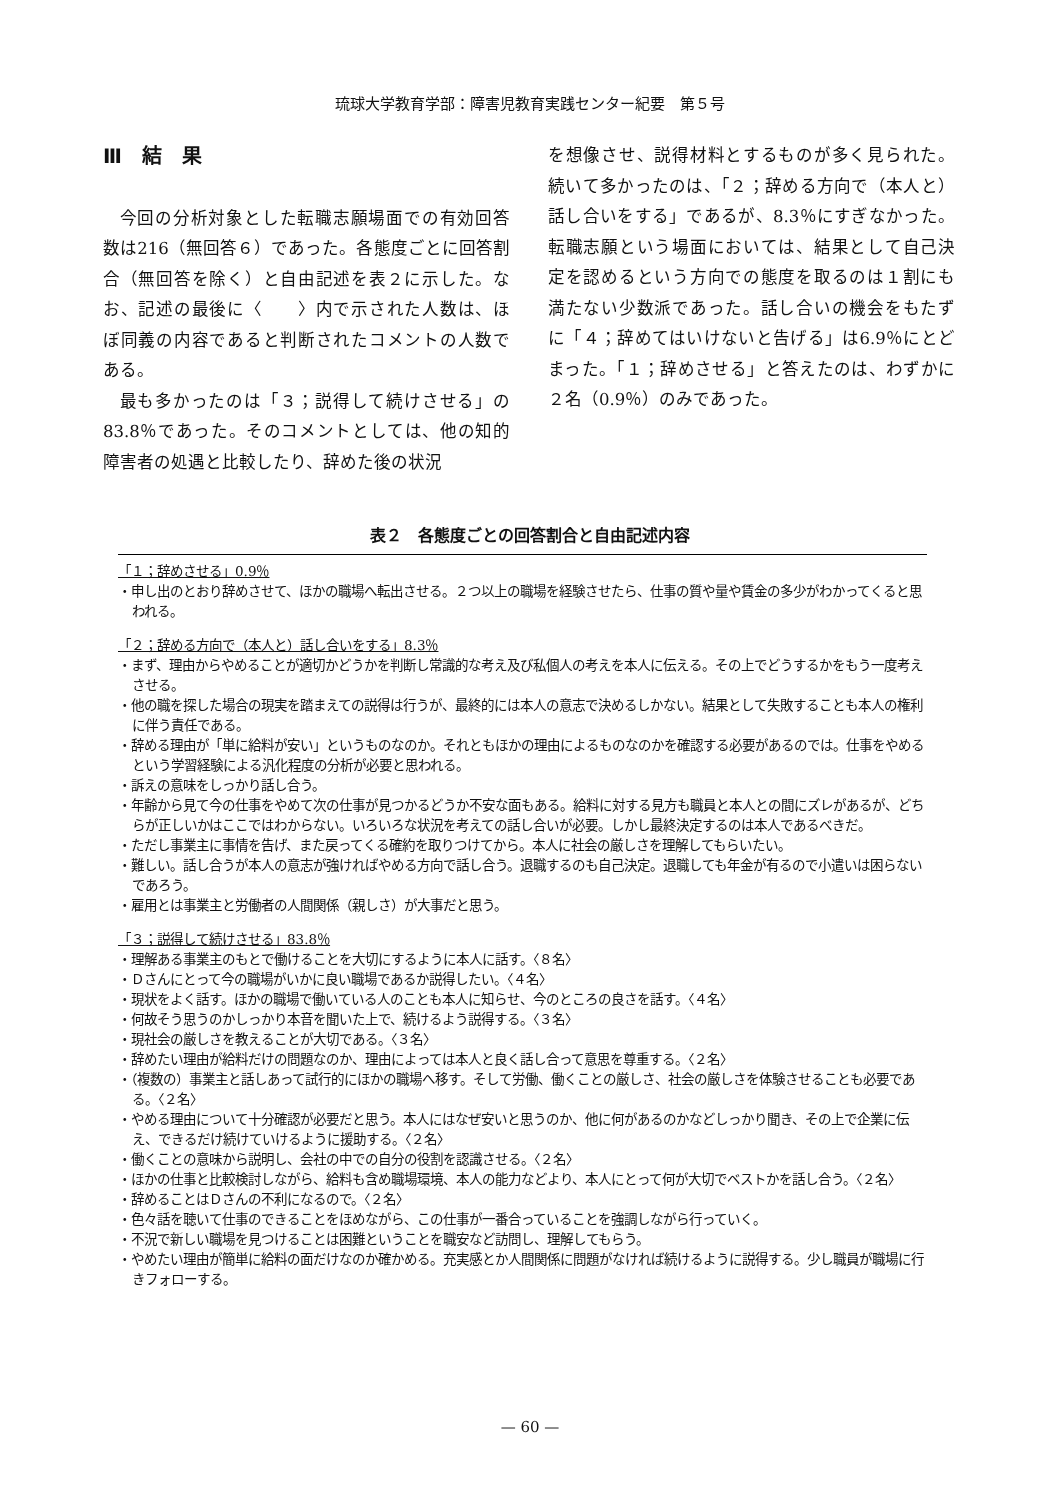琉球大学教育学部：障害児教育実践センター紀要　第５号
Ⅲ　結　果
今回の分析対象とした転職志願場面での有効回答数は216（無回答６）であった。各態度ごとに回答割合（無回答を除く）と自由記述を表２に示した。なお、記述の最後に〈　　〉内で示された人数は、ほぼ同義の内容であると判断されたコメントの人数である。
最も多かったのは「３；説得して続けさせる」の83.8％であった。そのコメントとしては、他の知的障害者の処遇と比較したり、辞めた後の状況
を想像させ、説得材料とするものが多く見られた。続いて多かったのは、「２；辞める方向で（本人と）話し合いをする」であるが、8.3％にすぎなかった。転職志願という場面においては、結果として自己決定を認めるという方向での態度を取るのは１割にも満たない少数派であった。話し合いの機会をもたずに「４；辞めてはいけないと告げる」は6.9％にとどまった。「１；辞めさせる」と答えたのは、わずかに２名（0.9％）のみであった。
表２　各態度ごとの回答割合と自由記述内容
「１；辞めさせる」0.9％
・申し出のとおり辞めさせて、ほかの職場へ転出させる。２つ以上の職場を経験させたら、仕事の質や量や賃金の多少がわかってくると思われる。
「２；辞める方向で（本人と）話し合いをする」8.3％
・まず、理由からやめることが適切かどうかを判断し常識的な考え及び私個人の考えを本人に伝える。その上でどうするかをもう一度考えさせる。
・他の職を探した場合の現実を踏まえての説得は行うが、最終的には本人の意志で決めるしかない。結果として失敗することも本人の権利に伴う責任である。
・辞める理由が「単に給料が安い」というものなのか。それともほかの理由によるものなのかを確認する必要があるのでは。仕事をやめるという学習経験による汎化程度の分析が必要と思われる。
・訴えの意味をしっかり話し合う。
・年齢から見て今の仕事をやめて次の仕事が見つかるどうか不安な面もある。給料に対する見方も職員と本人との間にズレがあるが、どちらが正しいかはここではわからない。いろいろな状況を考えての話し合いが必要。しかし最終決定するのは本人であるべきだ。
・ただし事業主に事情を告げ、また戻ってくる確約を取りつけてから。本人に社会の厳しさを理解してもらいたい。
・難しい。話し合うが本人の意志が強ければやめる方向で話し合う。退職するのも自己決定。退職しても年金が有るので小遣いは困らないであろう。
・雇用とは事業主と労働者の人間関係（親しさ）が大事だと思う。
「３；説得して続けさせる」83.8％
・理解ある事業主のもとで働けることを大切にするように本人に話す。〈８名〉
・Ｄさんにとって今の職場がいかに良い職場であるか説得したい。〈４名〉
・現状をよく話す。ほかの職場で働いている人のことも本人に知らせ、今のところの良さを話す。〈４名〉
・何故そう思うのかしっかり本音を聞いた上で、続けるよう説得する。〈３名〉
・現社会の厳しさを教えることが大切である。〈３名〉
・辞めたい理由が給料だけの問題なのか、理由によっては本人と良く話し合って意思を尊重する。〈２名〉
・（複数の）事業主と話しあって試行的にほかの職場へ移す。そして労働、働くことの厳しさ、社会の厳しさを体験させることも必要である。〈２名〉
・やめる理由について十分確認が必要だと思う。本人にはなぜ安いと思うのか、他に何があるのかなどしっかり聞き、その上で企業に伝え、できるだけ続けていけるように援助する。〈２名〉
・働くことの意味から説明し、会社の中での自分の役割を認識させる。〈２名〉
・ほかの仕事と比較検討しながら、給料も含め職場環境、本人の能力などより、本人にとって何が大切でベストかを話し合う。〈２名〉
・辞めることはＤさんの不利になるので。〈２名〉
・色々話を聴いて仕事のできることをほめながら、この仕事が一番合っていることを強調しながら行っていく。
・不況で新しい職場を見つけることは困難ということを職安など訪問し、理解してもらう。
・やめたい理由が簡単に給料の面だけなのか確かめる。充実感とか人間関係に問題がなければ続けるように説得する。少し職員が職場に行きフォローする。
— 60 —